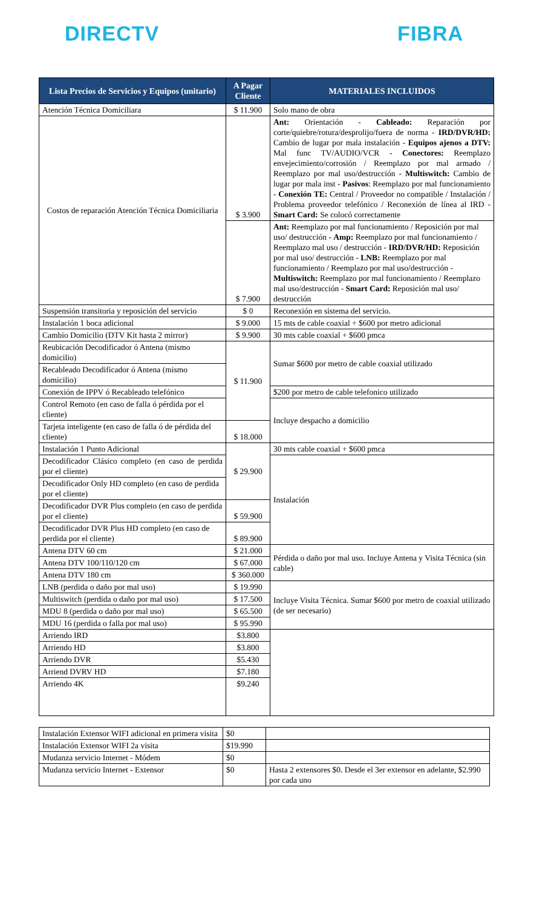DIRECTV FIBRA
| Lista Precios de Servicios y Equipos (unitario) | A Pagar Cliente | MATERIALES INCLUIDOS |
| --- | --- | --- |
| Atención Técnica Domiciliara | $ 11.900 | Solo mano de obra |
| Costos de reparación Atención Técnica Domiciliaria | $ 3.900 | Ant: Orientación - Cableado: Reparación por corte/quiebre/rotura/desprolijo/fuera de norma - IRD/DVR/HD: Cambio de lugar por mala instalación - Equipos ajenos a DTV: Mal func TV/AUDIO/VCR - Conectores: Reemplazo envejecimiento/corrosión / Reemplazo por mal armado / Reemplazo por mal uso/destrucción - Multiswitch: Cambio de lugar por mala inst - Pasivos : Reemplazo por mal funcionamiento - Conexión TE: Central / Proveedor no compatible / Instalación / Problema proveedor telefónico / Reconexión de línea al IRD - Smart Card: Se colocó correctamente |
| | $ 7.900 | Ant: Reemplazo por mal funcionamiento / Reposición por mal uso/ destrucción - Amp: Reemplazo por mal funcionamiento / Reemplazo mal uso / destrucción - IRD/DVR/HD: Reposición por mal uso/ destrucción - LNB: Reemplazo por mal funcionamiento / Reemplazo por mal uso/destrucción - Multiswitch: Reemplazo por mal funcionamiento / Reemplazo mal uso/destrucción - Smart Card: Reposición mal uso/ destrucción |
| Suspensión transitoria y reposición del servicio | $ 0 | Reconexión en sistema del servicio. |
| Instalación 1 boca adicional | $ 9.000 | 15 mts de cable coaxial + $600 por metro adicional |
| Cambio Domicilio (DTV Kit hasta 2 mirror) | $ 9.900 | 30 mts cable coaxial + $600 pmca |
| Reubicación Decodificador ó Antena (mismo domicilio) | $ 11.900 | Sumar $600 por metro de cable coaxial utilizado |
| Recableado Decodificador ó Antena (mismo domicilio) | | |
| Conexión de IPPV ó Recableado telefónico | | $200 por metro de cable telefonico utilizado |
| Control Remoto (en caso de falla ó pérdida por el cliente) | | Incluye despacho a domicilio |
| Tarjeta inteligente (en caso de falla ó de pérdida del cliente) | $ 18.000 | |
| Instalación 1 Punto Adicional | $ 29.900 | 30 mts cable coaxial + $600 pmca |
| Decodificador Clásico completo (en caso de perdida por el cliente) | | Instalación |
| Decodificador Only HD completo (en caso de perdida por el cliente) | | |
| Decodificador DVR Plus completo (en caso de perdida por el cliente) | $ 59.900 | |
| Decodificador DVR Plus HD completo (en caso de perdida por el cliente) | $ 89.900 | |
| Antena DTV 60 cm | $ 21.000 | Pérdida o daño por mal uso. Incluye Antena y Visita Técnica (sin cable) |
| Antena DTV 100/110/120 cm | $ 67.000 | |
| Antena DTV 180 cm | $ 360.000 | |
| LNB (perdida o daño por mal uso) | $ 19.990 | Incluye Visita Técnica. Sumar $600 por metro de coaxial utilizado (de ser necesario) |
| Multiswitch (perdida o daño por mal uso) | $ 17.500 | |
| MDU 8 (perdida o daño por mal uso) | $ 65.500 | |
| MDU 16 (perdida o falla por mal uso) | $ 95.990 | |
| Arriendo IRD | $3.800 | |
| Arriendo HD | $3.800 | |
| Arriendo DVR | $5.430 | |
| Arriend DVRV HD | $7.180 | |
| Arriendo 4K | $9.240 | |
| Instalación Extensor WIFI adicional en primera visita | $0 | |
| Instalación Extensor WIFI 2a visita | $19.990 | |
| Mudanza servicio Internet - Módem | $0 | |
| Mudanza servicio Internet - Extensor | $0 | Hasta 2 extensores $0. Desde el 3er extensor en adelante, $2.990 por cada uno |